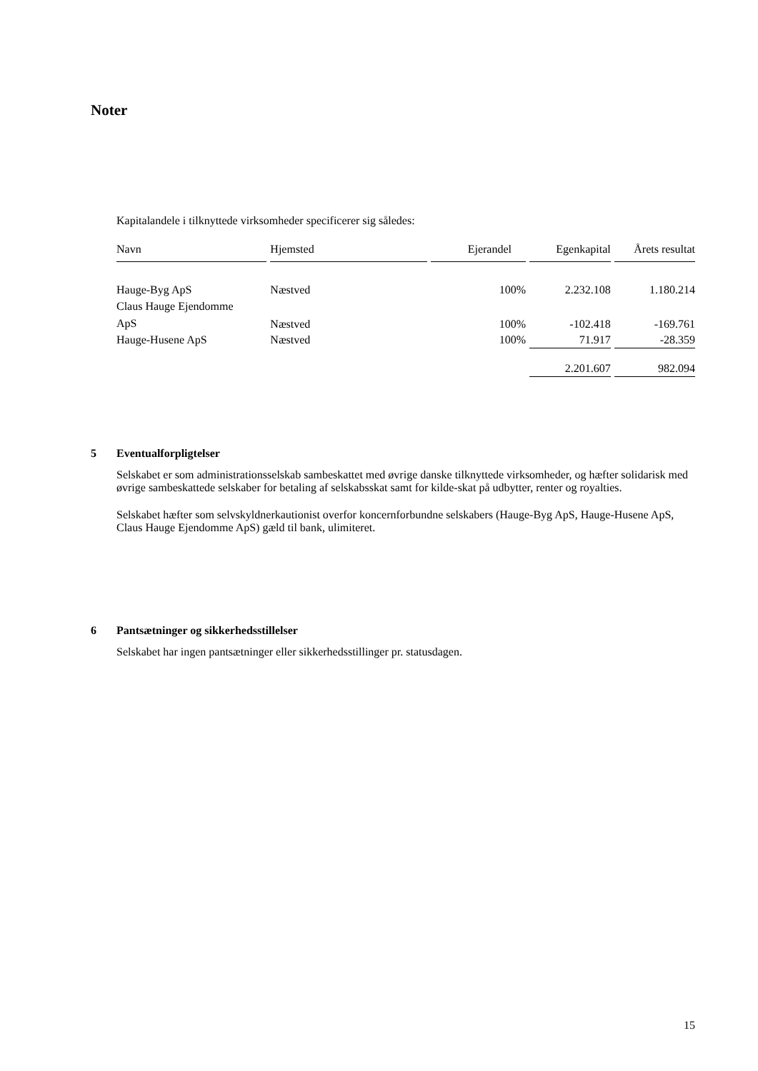Noter
Kapitalandele i tilknyttede virksomheder specificerer sig således:
| Navn | Hjemsted | Ejerandel | Egenkapital | Årets resultat |
| --- | --- | --- | --- | --- |
| Hauge-Byg ApS | Næstved | 100% | 2.232.108 | 1.180.214 |
| Claus Hauge Ejendomme ApS | Næstved | 100% | -102.418 | -169.761 |
| Hauge-Husene ApS | Næstved | 100% | 71.917 | -28.359 |
| | | | 2.201.607 | 982.094 |
5
Eventualforpligtelser
Selskabet er som administrationsselskab sambeskattet med øvrige danske tilknyttede virksomheder, og hæfter solidarisk med øvrige sambeskattede selskaber for betaling af selskabsskat samt for kilde-skat på udbytter, renter og royalties.
Selskabet hæfter som selvskyldnerkautionist overfor koncernforbundne selskabers (Hauge-Byg ApS, Hauge-Husene ApS, Claus Hauge Ejendomme ApS) gæld til bank, ulimiteret.
6
Pantsætninger og sikkerhedsstillelser
Selskabet har ingen pantsætninger eller sikkerhedsstillinger pr. statusdagen.
15